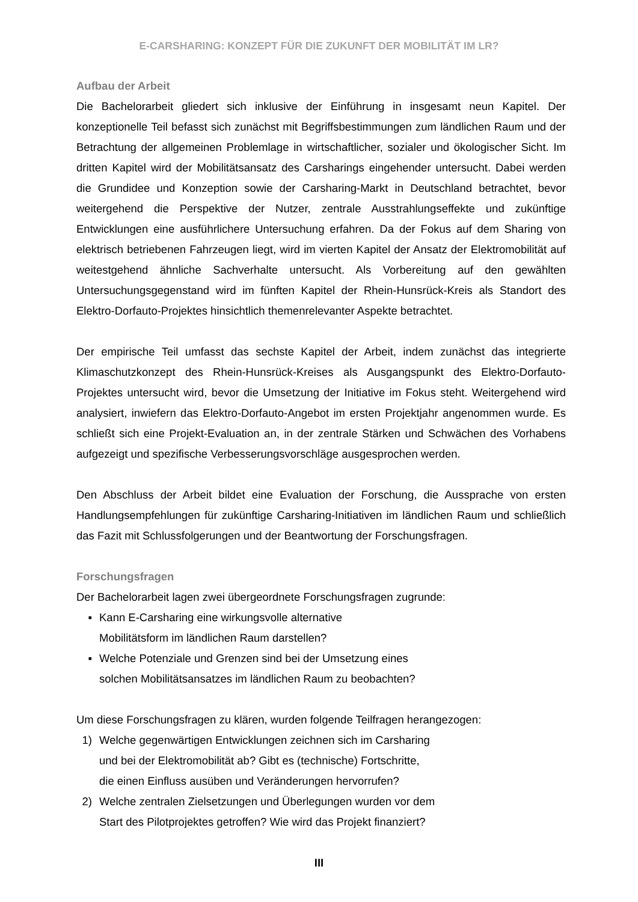E-CARSHARING: KONZEPT FÜR DIE ZUKUNFT DER MOBILITÄT IM LR?
Aufbau der Arbeit
Die Bachelorarbeit gliedert sich inklusive der Einführung in insgesamt neun Kapitel. Der konzeptionelle Teil befasst sich zunächst mit Begriffsbestimmungen zum ländlichen Raum und der Betrachtung der allgemeinen Problemlage in wirtschaftlicher, sozialer und ökologischer Sicht. Im dritten Kapitel wird der Mobilitätsansatz des Carsharings eingehender untersucht. Dabei werden die Grundidee und Konzeption sowie der Carsharing-Markt in Deutschland betrachtet, bevor weitergehend die Perspektive der Nutzer, zentrale Ausstrahlungseffekte und zukünftige Entwicklungen eine ausführlichere Untersuchung erfahren. Da der Fokus auf dem Sharing von elektrisch betriebenen Fahrzeugen liegt, wird im vierten Kapitel der Ansatz der Elektromobilität auf weitestgehend ähnliche Sachverhalte untersucht. Als Vorbereitung auf den gewählten Untersuchungsgegenstand wird im fünften Kapitel der Rhein-Hunsrück-Kreis als Standort des Elektro-Dorfauto-Projektes hinsichtlich themenrelevanter Aspekte betrachtet.
Der empirische Teil umfasst das sechste Kapitel der Arbeit, indem zunächst das integrierte Klimaschutzkonzept des Rhein-Hunsrück-Kreises als Ausgangspunkt des Elektro-Dorfauto-Projektes untersucht wird, bevor die Umsetzung der Initiative im Fokus steht. Weitergehend wird analysiert, inwiefern das Elektro-Dorfauto-Angebot im ersten Projektjahr angenommen wurde. Es schließt sich eine Projekt-Evaluation an, in der zentrale Stärken und Schwächen des Vorhabens aufgezeigt und spezifische Verbesserungsvorschläge ausgesprochen werden.
Den Abschluss der Arbeit bildet eine Evaluation der Forschung, die Aussprache von ersten Handlungsempfehlungen für zukünftige Carsharing-Initiativen im ländlichen Raum und schließlich das Fazit mit Schlussfolgerungen und der Beantwortung der Forschungsfragen.
Forschungsfragen
Der Bachelorarbeit lagen zwei übergeordnete Forschungsfragen zugrunde:
▪ Kann E-Carsharing eine wirkungsvolle alternative
Mobilitätsform im ländlichen Raum darstellen?
▪ Welche Potenziale und Grenzen sind bei der Umsetzung eines
solchen Mobilitätsansatzes im ländlichen Raum zu beobachten?
Um diese Forschungsfragen zu klären, wurden folgende Teilfragen herangezogen:
1) Welche gegenwärtigen Entwicklungen zeichnen sich im Carsharing
und bei der Elektromobilität ab? Gibt es (technische) Fortschritte,
die einen Einfluss ausüben und Veränderungen hervorrufen?
2) Welche zentralen Zielsetzungen und Überlegungen wurden vor dem
Start des Pilotprojektes getroffen? Wie wird das Projekt finanziert?
III